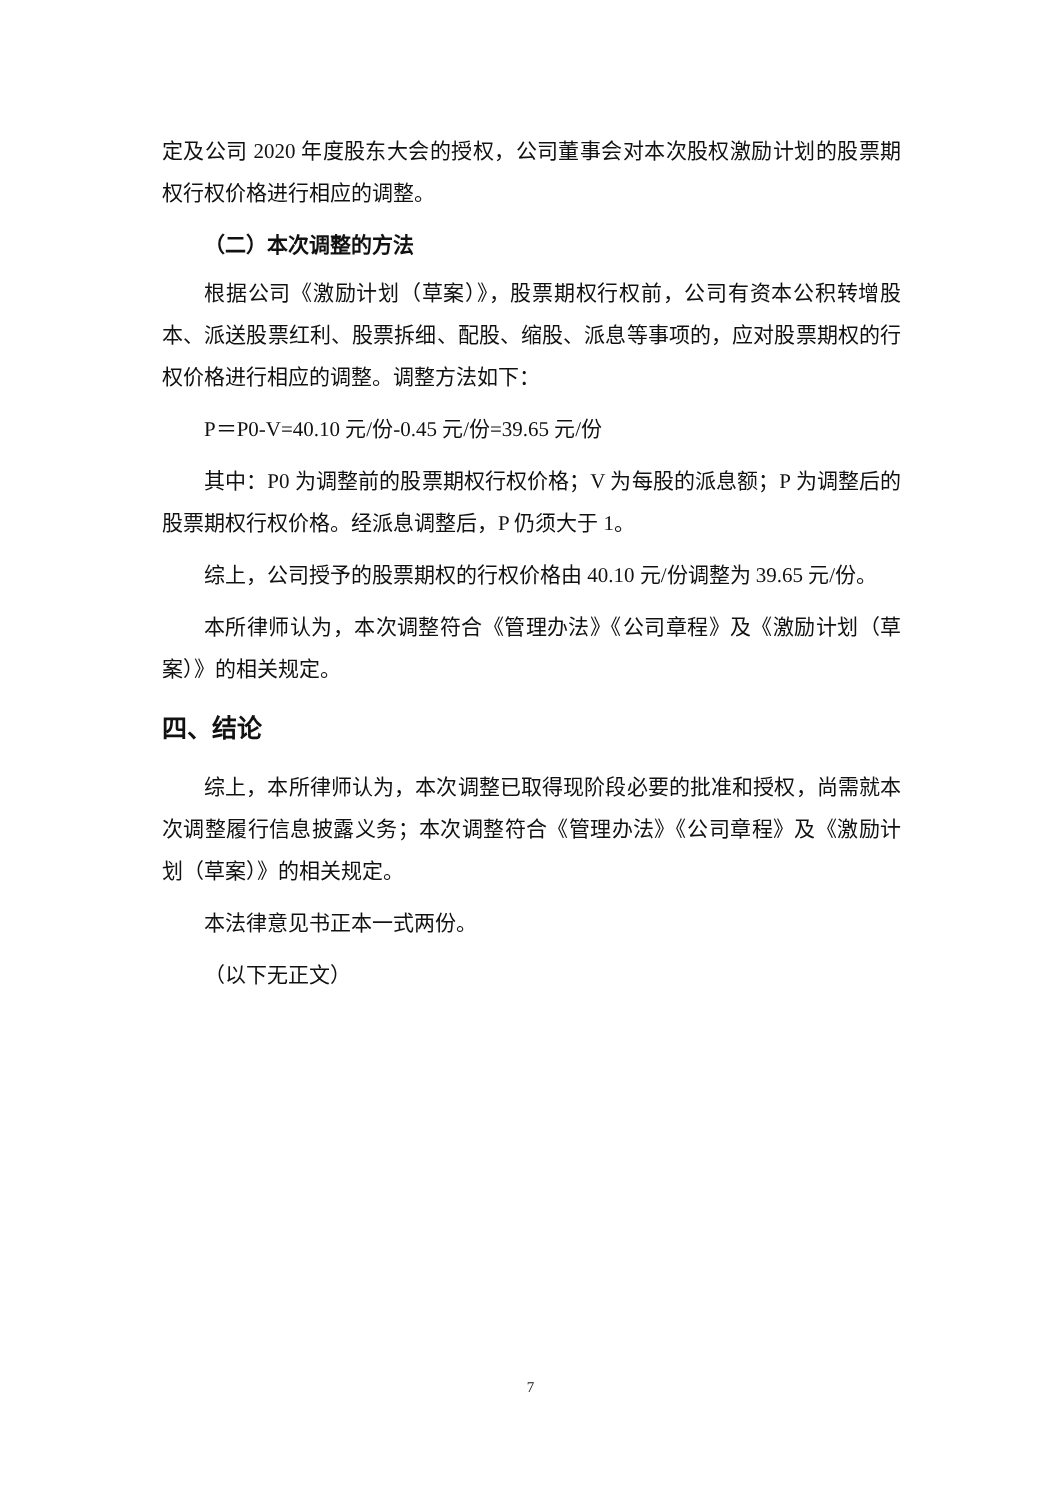定及公司 2020 年度股东大会的授权，公司董事会对本次股权激励计划的股票期权行权价格进行相应的调整。
（二）本次调整的方法
根据公司《激励计划（草案）》，股票期权行权前，公司有资本公积转增股本、派送股票红利、股票拆细、配股、缩股、派息等事项的，应对股票期权的行权价格进行相应的调整。调整方法如下：
P＝P0-V=40.10 元/份-0.45 元/份=39.65 元/份
其中：P0 为调整前的股票期权行权价格；V 为每股的派息额；P 为调整后的股票期权行权价格。经派息调整后，P 仍须大于 1。
综上，公司授予的股票期权的行权价格由 40.10 元/份调整为 39.65 元/份。
本所律师认为，本次调整符合《管理办法》《公司章程》及《激励计划（草案）》的相关规定。
四、结论
综上，本所律师认为，本次调整已取得现阶段必要的批准和授权，尚需就本次调整履行信息披露义务；本次调整符合《管理办法》《公司章程》及《激励计划（草案）》的相关规定。
本法律意见书正本一式两份。
（以下无正文）
7